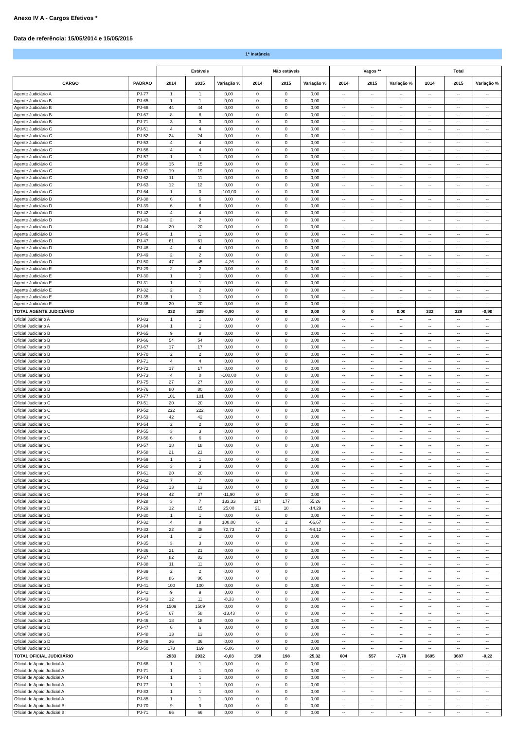Anexo IV A - Cargos Efetivos *
Data de referência: 15/05/2014 e 15/05/2015
1ª Instância
| | | Estáveis | | | Não estáveis | | | Vagos ** | | | Total | | |
| --- | --- | --- | --- | --- | --- | --- | --- | --- | --- | --- | --- | --- | --- |
| CARGO | PADRAO | 2014 | 2015 | Variação % | 2014 | 2015 | Variação % | 2014 | 2015 | Variação % | 2014 | 2015 | Variação % |
| Agente Judiciário A | PJ-77 | 1 | 1 | 0,00 | 0 | 0 | 0,00 | -- | -- | -- | -- | -- | -- |
| Agente Judiciário B | PJ-65 | 1 | 1 | 0,00 | 0 | 0 | 0,00 | -- | -- | -- | -- | -- | -- |
| Agente Judiciário B | PJ-66 | 44 | 44 | 0,00 | 0 | 0 | 0,00 | -- | -- | -- | -- | -- | -- |
| Agente Judiciário B | PJ-67 | 8 | 8 | 0,00 | 0 | 0 | 0,00 | -- | -- | -- | -- | -- | -- |
| Agente Judiciário B | PJ-71 | 3 | 3 | 0,00 | 0 | 0 | 0,00 | -- | -- | -- | -- | -- | -- |
| Agente Judiciário C | PJ-51 | 4 | 4 | 0,00 | 0 | 0 | 0,00 | -- | -- | -- | -- | -- | -- |
| Agente Judiciário C | PJ-52 | 24 | 24 | 0,00 | 0 | 0 | 0,00 | -- | -- | -- | -- | -- | -- |
| Agente Judiciário C | PJ-53 | 4 | 4 | 0,00 | 0 | 0 | 0,00 | -- | -- | -- | -- | -- | -- |
| Agente Judiciário C | PJ-56 | 4 | 4 | 0,00 | 0 | 0 | 0,00 | -- | -- | -- | -- | -- | -- |
| Agente Judiciário C | PJ-57 | 1 | 1 | 0,00 | 0 | 0 | 0,00 | -- | -- | -- | -- | -- | -- |
| Agente Judiciário C | PJ-58 | 15 | 15 | 0,00 | 0 | 0 | 0,00 | -- | -- | -- | -- | -- | -- |
| Agente Judiciário C | PJ-61 | 19 | 19 | 0,00 | 0 | 0 | 0,00 | -- | -- | -- | -- | -- | -- |
| Agente Judiciário C | PJ-62 | 11 | 11 | 0,00 | 0 | 0 | 0,00 | -- | -- | -- | -- | -- | -- |
| Agente Judiciário C | PJ-63 | 12 | 12 | 0,00 | 0 | 0 | 0,00 | -- | -- | -- | -- | -- | -- |
| Agente Judiciário C | PJ-64 | 1 | 0 | -100,00 | 0 | 0 | 0,00 | -- | -- | -- | -- | -- | -- |
| Agente Judiciário D | PJ-38 | 6 | 6 | 0,00 | 0 | 0 | 0,00 | -- | -- | -- | -- | -- | -- |
| Agente Judiciário D | PJ-39 | 6 | 6 | 0,00 | 0 | 0 | 0,00 | -- | -- | -- | -- | -- | -- |
| Agente Judiciário D | PJ-42 | 4 | 4 | 0,00 | 0 | 0 | 0,00 | -- | -- | -- | -- | -- | -- |
| Agente Judiciário D | PJ-43 | 2 | 2 | 0,00 | 0 | 0 | 0,00 | -- | -- | -- | -- | -- | -- |
| Agente Judiciário D | PJ-44 | 20 | 20 | 0,00 | 0 | 0 | 0,00 | -- | -- | -- | -- | -- | -- |
| Agente Judiciário D | PJ-46 | 1 | 1 | 0,00 | 0 | 0 | 0,00 | -- | -- | -- | -- | -- | -- |
| Agente Judiciário D | PJ-47 | 61 | 61 | 0,00 | 0 | 0 | 0,00 | -- | -- | -- | -- | -- | -- |
| Agente Judiciário D | PJ-48 | 4 | 4 | 0,00 | 0 | 0 | 0,00 | -- | -- | -- | -- | -- | -- |
| Agente Judiciário D | PJ-49 | 2 | 2 | 0,00 | 0 | 0 | 0,00 | -- | -- | -- | -- | -- | -- |
| Agente Judiciário D | PJ-50 | 47 | 45 | -4,26 | 0 | 0 | 0,00 | -- | -- | -- | -- | -- | -- |
| Agente Judiciário E | PJ-29 | 2 | 2 | 0,00 | 0 | 0 | 0,00 | -- | -- | -- | -- | -- | -- |
| Agente Judiciário E | PJ-30 | 1 | 1 | 0,00 | 0 | 0 | 0,00 | -- | -- | -- | -- | -- | -- |
| Agente Judiciário E | PJ-31 | 1 | 1 | 0,00 | 0 | 0 | 0,00 | -- | -- | -- | -- | -- | -- |
| Agente Judiciário E | PJ-32 | 2 | 2 | 0,00 | 0 | 0 | 0,00 | -- | -- | -- | -- | -- | -- |
| Agente Judiciário E | PJ-35 | 1 | 1 | 0,00 | 0 | 0 | 0,00 | -- | -- | -- | -- | -- | -- |
| Agente Judiciário E | PJ-36 | 20 | 20 | 0,00 | 0 | 0 | 0,00 | -- | -- | -- | -- | -- | -- |
| TOTAL AGENTE JUDICIÁRIO | | 332 | 329 | -0,90 | 0 | 0 | 0,00 | 0 | 0 | 0,00 | 332 | 329 | -0,90 |
| Oficial Judiciário A | PJ-83 | 1 | 1 | 0,00 | 0 | 0 | 0,00 | -- | -- | -- | -- | -- | -- |
| Oficial Judiciário A | PJ-84 | 1 | 1 | 0,00 | 0 | 0 | 0,00 | -- | -- | -- | -- | -- | -- |
| Oficial Judiciário B | PJ-65 | 9 | 9 | 0,00 | 0 | 0 | 0,00 | -- | -- | -- | -- | -- | -- |
| Oficial Judiciário B | PJ-66 | 54 | 54 | 0,00 | 0 | 0 | 0,00 | -- | -- | -- | -- | -- | -- |
| Oficial Judiciário B | PJ-67 | 17 | 17 | 0,00 | 0 | 0 | 0,00 | -- | -- | -- | -- | -- | -- |
| Oficial Judiciário B | PJ-70 | 2 | 2 | 0,00 | 0 | 0 | 0,00 | -- | -- | -- | -- | -- | -- |
| Oficial Judiciário B | PJ-71 | 4 | 4 | 0,00 | 0 | 0 | 0,00 | -- | -- | -- | -- | -- | -- |
| Oficial Judiciário B | PJ-72 | 17 | 17 | 0,00 | 0 | 0 | 0,00 | -- | -- | -- | -- | -- | -- |
| Oficial Judiciário B | PJ-73 | 4 | 0 | -100,00 | 0 | 0 | 0,00 | -- | -- | -- | -- | -- | -- |
| Oficial Judiciário B | PJ-75 | 27 | 27 | 0,00 | 0 | 0 | 0,00 | -- | -- | -- | -- | -- | -- |
| Oficial Judiciário B | PJ-76 | 80 | 80 | 0,00 | 0 | 0 | 0,00 | -- | -- | -- | -- | -- | -- |
| Oficial Judiciário B | PJ-77 | 101 | 101 | 0,00 | 0 | 0 | 0,00 | -- | -- | -- | -- | -- | -- |
| Oficial Judiciário C | PJ-51 | 20 | 20 | 0,00 | 0 | 0 | 0,00 | -- | -- | -- | -- | -- | -- |
| Oficial Judiciário C | PJ-52 | 222 | 222 | 0,00 | 0 | 0 | 0,00 | -- | -- | -- | -- | -- | -- |
| Oficial Judiciário C | PJ-53 | 42 | 42 | 0,00 | 0 | 0 | 0,00 | -- | -- | -- | -- | -- | -- |
| Oficial Judiciário C | PJ-54 | 2 | 2 | 0,00 | 0 | 0 | 0,00 | -- | -- | -- | -- | -- | -- |
| Oficial Judiciário C | PJ-55 | 3 | 3 | 0,00 | 0 | 0 | 0,00 | -- | -- | -- | -- | -- | -- |
| Oficial Judiciário C | PJ-56 | 6 | 6 | 0,00 | 0 | 0 | 0,00 | -- | -- | -- | -- | -- | -- |
| Oficial Judiciário C | PJ-57 | 18 | 18 | 0,00 | 0 | 0 | 0,00 | -- | -- | -- | -- | -- | -- |
| Oficial Judiciário C | PJ-58 | 21 | 21 | 0,00 | 0 | 0 | 0,00 | -- | -- | -- | -- | -- | -- |
| Oficial Judiciário C | PJ-59 | 1 | 1 | 0,00 | 0 | 0 | 0,00 | -- | -- | -- | -- | -- | -- |
| Oficial Judiciário C | PJ-60 | 3 | 3 | 0,00 | 0 | 0 | 0,00 | -- | -- | -- | -- | -- | -- |
| Oficial Judiciário C | PJ-61 | 20 | 20 | 0,00 | 0 | 0 | 0,00 | -- | -- | -- | -- | -- | -- |
| Oficial Judiciário C | PJ-62 | 7 | 7 | 0,00 | 0 | 0 | 0,00 | -- | -- | -- | -- | -- | -- |
| Oficial Judiciário C | PJ-63 | 13 | 13 | 0,00 | 0 | 0 | 0,00 | -- | -- | -- | -- | -- | -- |
| Oficial Judiciário C | PJ-64 | 42 | 37 | -11,90 | 0 | 0 | 0,00 | -- | -- | -- | -- | -- | -- |
| Oficial Judiciário D | PJ-28 | 3 | 7 | 133,33 | 114 | 177 | 55,26 | -- | -- | -- | -- | -- | -- |
| Oficial Judiciário D | PJ-29 | 12 | 15 | 25,00 | 21 | 18 | -14,29 | -- | -- | -- | -- | -- | -- |
| Oficial Judiciário D | PJ-30 | 1 | 1 | 0,00 | 0 | 0 | 0,00 | -- | -- | -- | -- | -- | -- |
| Oficial Judiciário D | PJ-32 | 4 | 8 | 100,00 | 6 | 2 | -66,67 | -- | -- | -- | -- | -- | -- |
| Oficial Judiciário D | PJ-33 | 22 | 38 | 72,73 | 17 | 1 | -94,12 | -- | -- | -- | -- | -- | -- |
| Oficial Judiciário D | PJ-34 | 1 | 1 | 0,00 | 0 | 0 | 0,00 | -- | -- | -- | -- | -- | -- |
| Oficial Judiciário D | PJ-35 | 3 | 3 | 0,00 | 0 | 0 | 0,00 | -- | -- | -- | -- | -- | -- |
| Oficial Judiciário D | PJ-36 | 21 | 21 | 0,00 | 0 | 0 | 0,00 | -- | -- | -- | -- | -- | -- |
| Oficial Judiciário D | PJ-37 | 82 | 82 | 0,00 | 0 | 0 | 0,00 | -- | -- | -- | -- | -- | -- |
| Oficial Judiciário D | PJ-38 | 11 | 11 | 0,00 | 0 | 0 | 0,00 | -- | -- | -- | -- | -- | -- |
| Oficial Judiciário D | PJ-39 | 2 | 2 | 0,00 | 0 | 0 | 0,00 | -- | -- | -- | -- | -- | -- |
| Oficial Judiciário D | PJ-40 | 86 | 86 | 0,00 | 0 | 0 | 0,00 | -- | -- | -- | -- | -- | -- |
| Oficial Judiciário D | PJ-41 | 100 | 100 | 0,00 | 0 | 0 | 0,00 | -- | -- | -- | -- | -- | -- |
| Oficial Judiciário D | PJ-42 | 9 | 9 | 0,00 | 0 | 0 | 0,00 | -- | -- | -- | -- | -- | -- |
| Oficial Judiciário D | PJ-43 | 12 | 11 | -8,33 | 0 | 0 | 0,00 | -- | -- | -- | -- | -- | -- |
| Oficial Judiciário D | PJ-44 | 1509 | 1509 | 0,00 | 0 | 0 | 0,00 | -- | -- | -- | -- | -- | -- |
| Oficial Judiciário D | PJ-45 | 67 | 58 | -13,43 | 0 | 0 | 0,00 | -- | -- | -- | -- | -- | -- |
| Oficial Judiciário D | PJ-46 | 18 | 18 | 0,00 | 0 | 0 | 0,00 | -- | -- | -- | -- | -- | -- |
| Oficial Judiciário D | PJ-47 | 6 | 6 | 0,00 | 0 | 0 | 0,00 | -- | -- | -- | -- | -- | -- |
| Oficial Judiciário D | PJ-48 | 13 | 13 | 0,00 | 0 | 0 | 0,00 | -- | -- | -- | -- | -- | -- |
| Oficial Judiciário D | PJ-49 | 36 | 36 | 0,00 | 0 | 0 | 0,00 | -- | -- | -- | -- | -- | -- |
| Oficial Judiciário D | PJ-50 | 178 | 169 | -5,06 | 0 | 0 | 0,00 | -- | -- | -- | -- | -- | -- |
| TOTAL OFICIAL JUDICIÁRIO | | 2933 | 2932 | -0,03 | 158 | 198 | 25,32 | 604 | 557 | -7,78 | 3695 | 3687 | -0,22 |
| Oficial de Apoio Judicial A | PJ-66 | 1 | 1 | 0,00 | 0 | 0 | 0,00 | -- | -- | -- | -- | -- | -- |
| Oficial de Apoio Judicial A | PJ-71 | 1 | 1 | 0,00 | 0 | 0 | 0,00 | -- | -- | -- | -- | -- | -- |
| Oficial de Apoio Judicial A | PJ-74 | 1 | 1 | 0,00 | 0 | 0 | 0,00 | -- | -- | -- | -- | -- | -- |
| Oficial de Apoio Judicial A | PJ-77 | 1 | 1 | 0,00 | 0 | 0 | 0,00 | -- | -- | -- | -- | -- | -- |
| Oficial de Apoio Judicial A | PJ-83 | 1 | 1 | 0,00 | 0 | 0 | 0,00 | -- | -- | -- | -- | -- | -- |
| Oficial de Apoio Judicial A | PJ-85 | 1 | 1 | 0,00 | 0 | 0 | 0,00 | -- | -- | -- | -- | -- | -- |
| Oficial de Apoio Judicial B | PJ-70 | 9 | 9 | 0,00 | 0 | 0 | 0,00 | -- | -- | -- | -- | -- | -- |
| Oficial de Apoio Judicial B | PJ-71 | 66 | 66 | 0,00 | 0 | 0 | 0,00 | -- | -- | -- | -- | -- | -- |